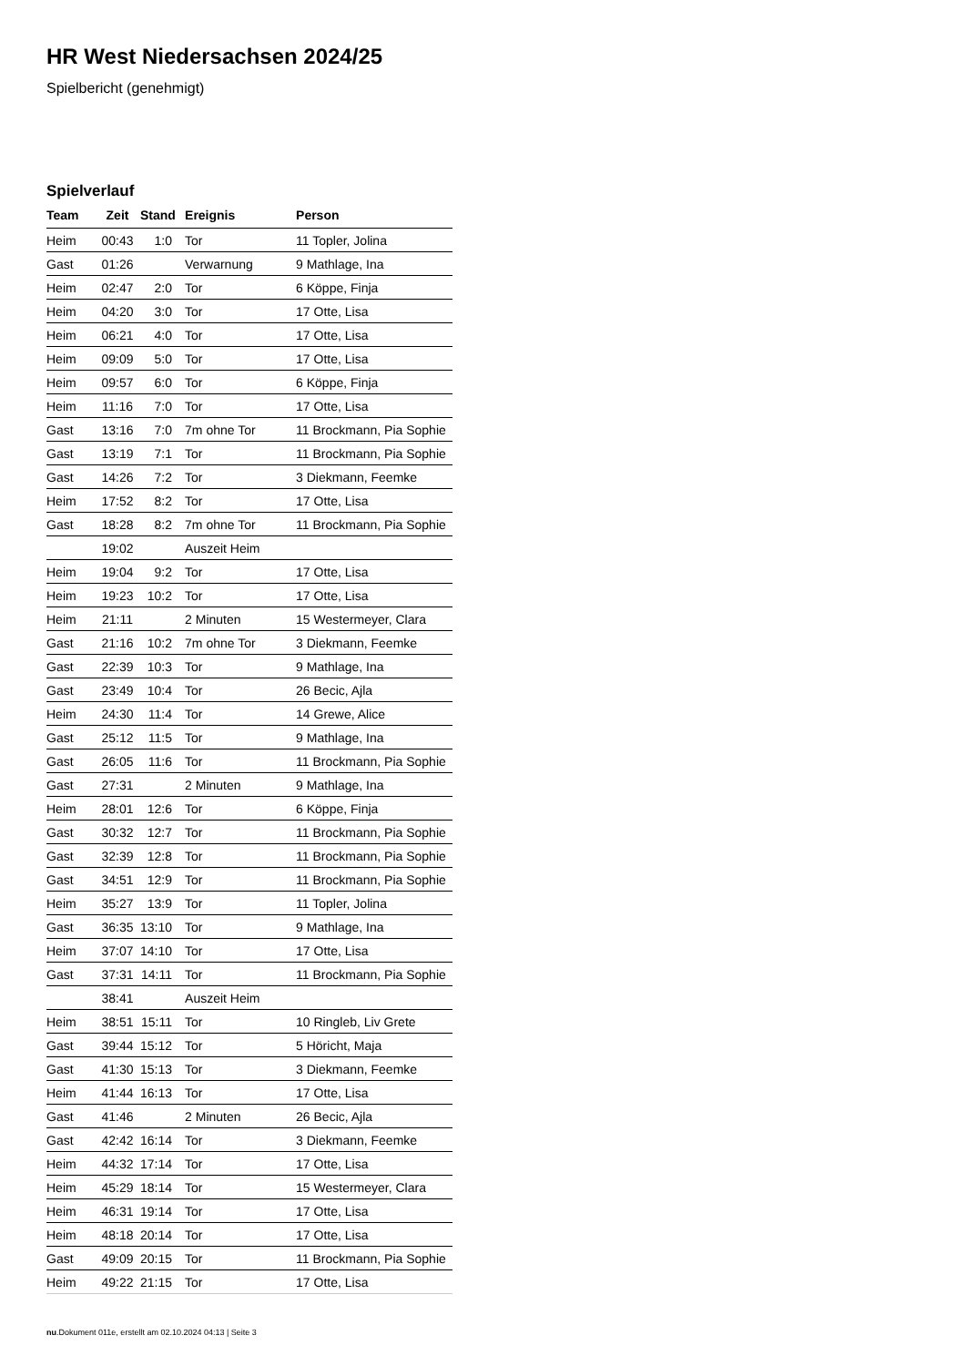HR West Niedersachsen 2024/25
Spielbericht (genehmigt)
Spielverlauf
| Team | Zeit | Stand | Ereignis | Person |
| --- | --- | --- | --- | --- |
| Heim | 00:43 | 1:0 | Tor | 11 Topler, Jolina |
| Gast | 01:26 | | Verwarnung | 9 Mathlage, Ina |
| Heim | 02:47 | 2:0 | Tor | 6 Köppe, Finja |
| Heim | 04:20 | 3:0 | Tor | 17 Otte, Lisa |
| Heim | 06:21 | 4:0 | Tor | 17 Otte, Lisa |
| Heim | 09:09 | 5:0 | Tor | 17 Otte, Lisa |
| Heim | 09:57 | 6:0 | Tor | 6 Köppe, Finja |
| Heim | 11:16 | 7:0 | Tor | 17 Otte, Lisa |
| Gast | 13:16 | 7:0 | 7m ohne Tor | 11 Brockmann, Pia Sophie |
| Gast | 13:19 | 7:1 | Tor | 11 Brockmann, Pia Sophie |
| Gast | 14:26 | 7:2 | Tor | 3 Diekmann, Feemke |
| Heim | 17:52 | 8:2 | Tor | 17 Otte, Lisa |
| Gast | 18:28 | 8:2 | 7m ohne Tor | 11 Brockmann, Pia Sophie |
| | 19:02 | | Auszeit Heim | |
| Heim | 19:04 | 9:2 | Tor | 17 Otte, Lisa |
| Heim | 19:23 | 10:2 | Tor | 17 Otte, Lisa |
| Heim | 21:11 | | 2 Minuten | 15 Westermeyer, Clara |
| Gast | 21:16 | 10:2 | 7m ohne Tor | 3 Diekmann, Feemke |
| Gast | 22:39 | 10:3 | Tor | 9 Mathlage, Ina |
| Gast | 23:49 | 10:4 | Tor | 26 Becic, Ajla |
| Heim | 24:30 | 11:4 | Tor | 14 Grewe, Alice |
| Gast | 25:12 | 11:5 | Tor | 9 Mathlage, Ina |
| Gast | 26:05 | 11:6 | Tor | 11 Brockmann, Pia Sophie |
| Gast | 27:31 | | 2 Minuten | 9 Mathlage, Ina |
| Heim | 28:01 | 12:6 | Tor | 6 Köppe, Finja |
| Gast | 30:32 | 12:7 | Tor | 11 Brockmann, Pia Sophie |
| Gast | 32:39 | 12:8 | Tor | 11 Brockmann, Pia Sophie |
| Gast | 34:51 | 12:9 | Tor | 11 Brockmann, Pia Sophie |
| Heim | 35:27 | 13:9 | Tor | 11 Topler, Jolina |
| Gast | 36:35 | 13:10 | Tor | 9 Mathlage, Ina |
| Heim | 37:07 | 14:10 | Tor | 17 Otte, Lisa |
| Gast | 37:31 | 14:11 | Tor | 11 Brockmann, Pia Sophie |
| | 38:41 | | Auszeit Heim | |
| Heim | 38:51 | 15:11 | Tor | 10 Ringleb, Liv Grete |
| Gast | 39:44 | 15:12 | Tor | 5 Höricht, Maja |
| Gast | 41:30 | 15:13 | Tor | 3 Diekmann, Feemke |
| Heim | 41:44 | 16:13 | Tor | 17 Otte, Lisa |
| Gast | 41:46 | | 2 Minuten | 26 Becic, Ajla |
| Gast | 42:42 | 16:14 | Tor | 3 Diekmann, Feemke |
| Heim | 44:32 | 17:14 | Tor | 17 Otte, Lisa |
| Heim | 45:29 | 18:14 | Tor | 15 Westermeyer, Clara |
| Heim | 46:31 | 19:14 | Tor | 17 Otte, Lisa |
| Heim | 48:18 | 20:14 | Tor | 17 Otte, Lisa |
| Gast | 49:09 | 20:15 | Tor | 11 Brockmann, Pia Sophie |
| Heim | 49:22 | 21:15 | Tor | 17 Otte, Lisa |
nu.Dokument 011e, erstellt am 02.10.2024 04:13 | Seite 3